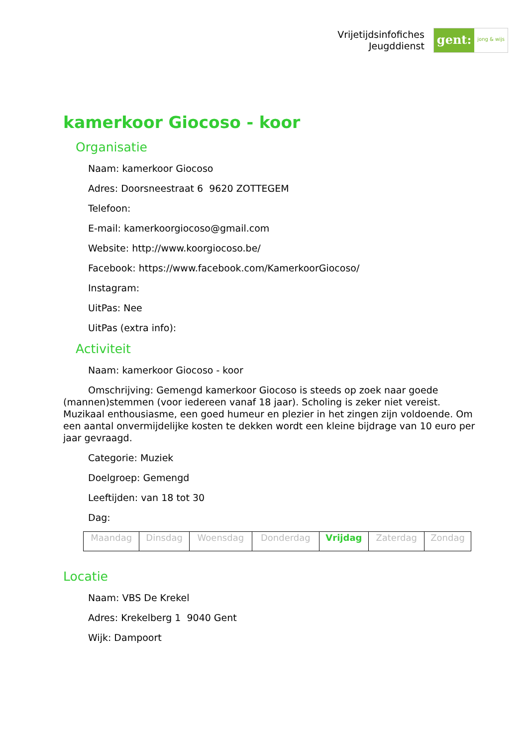Vrijetijdsinfofiches
Jeugddienst
gent:
jong & wijs
kamerkoor Giocoso - koor
Organisatie
Naam: kamerkoor Giocoso
Adres: Doorsneestraat 6 9620 ZOTTEGEM
Telefoon:
E-mail: kamerkoorgiocoso@gmail.com
Website: http://www.koorgiocoso.be/
Facebook: https://www.facebook.com/KamerkoorGiocoso/
Instagram:
UitPas: Nee
UitPas (extra info):
Activiteit
Naam: kamerkoor Giocoso - koor
Omschrijving: Gemengd kamerkoor Giocoso is steeds op zoek naar goede (mannen)stemmen (voor iedereen vanaf 18 jaar). Scholing is zeker niet vereist. Muzikaal enthousiasme, een goed humeur en plezier in het zingen zijn voldoende. Om een aantal onvermijdelijke kosten te dekken wordt een kleine bijdrage van 10 euro per jaar gevraagd.
Categorie: Muziek
Doelgroep: Gemengd
Leeftijden: van 18 tot 30
Dag:
| Maandag | Dinsdag | Woensdag | Donderdag | Vrijdag | Zaterdag | Zondag |
Locatie
Naam: VBS De Krekel
Adres: Krekelberg 1 9040 Gent
Wijk: Dampoort